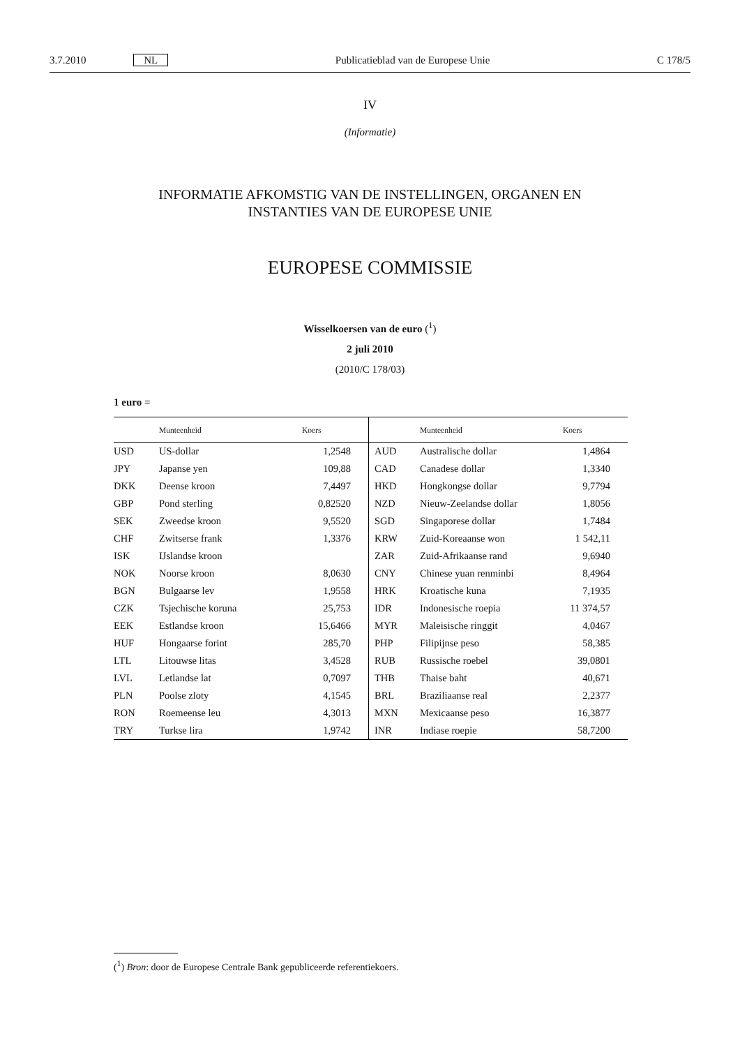3.7.2010 NL Publicatieblad van de Europese Unie C 178/5
IV
(Informatie)
INFORMATIE AFKOMSTIG VAN DE INSTELLINGEN, ORGANEN EN
INSTANTIES VAN DE EUROPESE UNIE
EUROPESE COMMISSIE
Wisselkoersen van de euro (<sup>1</sup>)
2 juli 2010
(2010/C 178/03)
1 euro =
| | Munteenheid | Koers | | Munteenheid | Koers |
| --- | --- | --- | --- | --- | --- |
| USD | US-dollar | 1,2548 | AUD | Australische dollar | 1,4864 |
| JPY | Japanse yen | 109,88 | CAD | Canadese dollar | 1,3340 |
| DKK | Deense kroon | 7,4497 | HKD | Hongkongse dollar | 9,7794 |
| GBP | Pond sterling | 0,82520 | NZD | Nieuw-Zeelandse dollar | 1,8056 |
| SEK | Zweedse kroon | 9,5520 | SGD | Singaporese dollar | 1,7484 |
| CHF | Zwitserse frank | 1,3376 | KRW | Zuid-Koreaanse won | 1 542,11 |
| ISK | IJslandse kroon | | ZAR | Zuid-Afrikaanse rand | 9,6940 |
| NOK | Noorse kroon | 8,0630 | CNY | Chinese yuan renminbi | 8,4964 |
| BGN | Bulgaarse lev | 1,9558 | HRK | Kroatische kuna | 7,1935 |
| CZK | Tsjechische koruna | 25,753 | IDR | Indonesische roepia | 11 374,57 |
| EEK | Estlandse kroon | 15,6466 | MYR | Maleisische ringgit | 4,0467 |
| HUF | Hongaarse forint | 285,70 | PHP | Filipijnse peso | 58,385 |
| LTL | Litouwse litas | 3,4528 | RUB | Russische roebel | 39,0801 |
| LVL | Letlandse lat | 0,7097 | THB | Thaise baht | 40,671 |
| PLN | Poolse zloty | 4,1545 | BRL | Braziliaanse real | 2,2377 |
| RON | Roemeense leu | 4,3013 | MXN | Mexicaanse peso | 16,3877 |
| TRY | Turkse lira | 1,9742 | INR | Indiase roepie | 58,7200 |
(<sup>1</sup>) Bron: door de Europese Centrale Bank gepubliceerde referentiekoers.